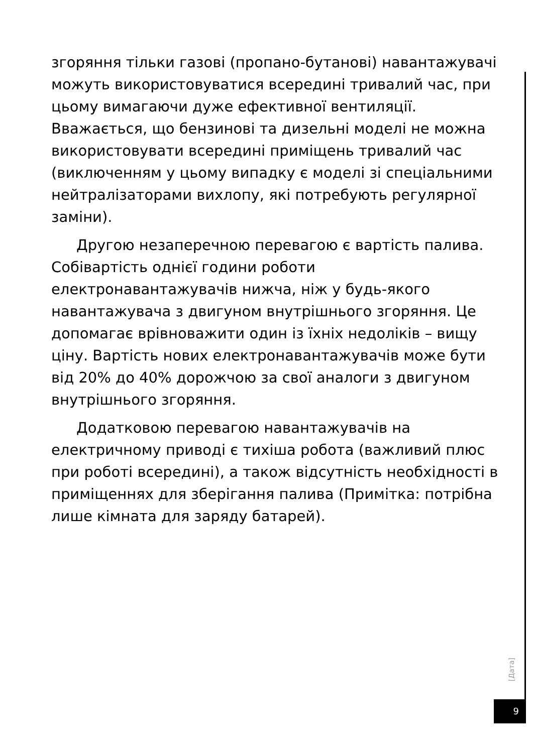згоряння тільки газові (пропано-бутанові) навантажувачі можуть використовуватися всередині тривалий час, при цьому вимагаючи дуже ефективної вентиляції. Вважається, що бензинові та дизельні моделі не можна використовувати всередині приміщень тривалий час (виключенням у цьому випадку є моделі зі спеціальними нейтралізаторами вихлопу, які потребують регулярної заміни).
Другою незаперечною перевагою є вартість палива. Собівартість однієї години роботи електронавантажувачів нижча, ніж у будь-якого навантажувача з двигуном внутрішнього згоряння. Це допомагає врівноважити один із їхніх недоліків – вищу ціну. Вартість нових електронавантажувачів може бути від 20% до 40% дорожчою за свої аналоги з двигуном внутрішнього згоряння.
Додатковою перевагою навантажувачів на електричному приводі є тихіша робота (важливий плюс при роботі всередині), а також відсутність необхідності в приміщеннях для зберігання палива (Примітка: потрібна лише кімната для заряду батарей).
[Дата]
9